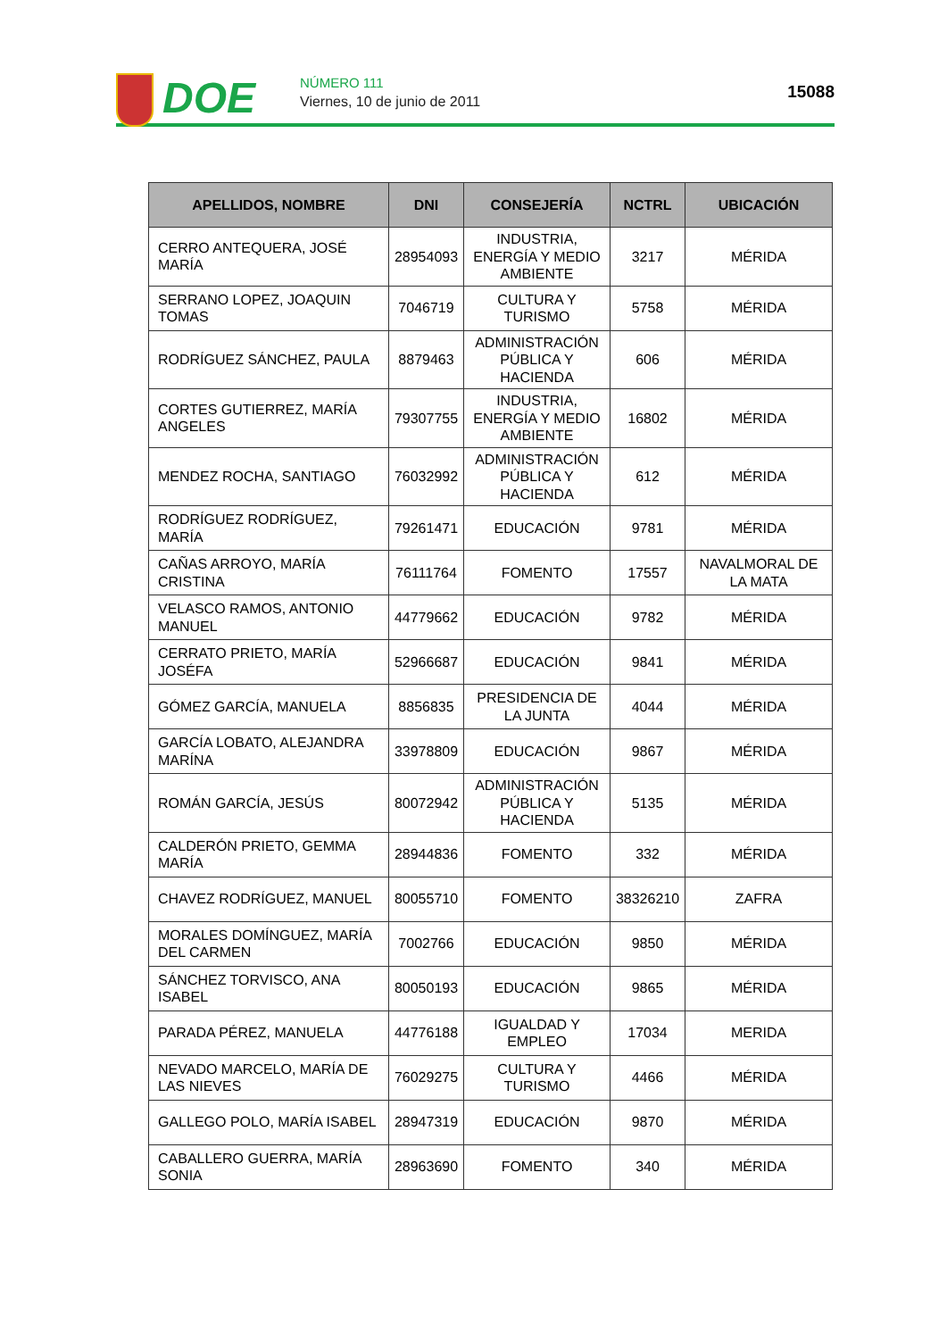DOE
NÚMERO 111
Viernes, 10 de junio de 2011
15088
| APELLIDOS, NOMBRE | DNI | CONSEJERÍA | NCTRL | UBICACIÓN |
| --- | --- | --- | --- | --- |
| CERRO ANTEQUERA, JOSÉ MARÍA | 28954093 | INDUSTRIA, ENERGÍA Y MEDIO AMBIENTE | 3217 | MÉRIDA |
| SERRANO LOPEZ, JOAQUIN TOMAS | 7046719 | CULTURA Y TURISMO | 5758 | MÉRIDA |
| RODRÍGUEZ SÁNCHEZ, PAULA | 8879463 | ADMINISTRACIÓN PÚBLICA Y HACIENDA | 606 | MÉRIDA |
| CORTES GUTIERREZ, MARÍA ANGELES | 79307755 | INDUSTRIA, ENERGÍA Y MEDIO AMBIENTE | 16802 | MÉRIDA |
| MENDEZ ROCHA, SANTIAGO | 76032992 | ADMINISTRACIÓN PÚBLICA Y HACIENDA | 612 | MÉRIDA |
| RODRÍGUEZ RODRÍGUEZ, MARÍA | 79261471 | EDUCACIÓN | 9781 | MÉRIDA |
| CAÑAS ARROYO, MARÍA CRISTINA | 76111764 | FOMENTO | 17557 | NAVALMORAL DE LA MATA |
| VELASCO RAMOS, ANTONIO MANUEL | 44779662 | EDUCACIÓN | 9782 | MÉRIDA |
| CERRATO PRIETO, MARÍA JOSÉFA | 52966687 | EDUCACIÓN | 9841 | MÉRIDA |
| GÓMEZ GARCÍA, MANUELA | 8856835 | PRESIDENCIA DE LA JUNTA | 4044 | MÉRIDA |
| GARCÍA LOBATO, ALEJANDRA MARÍNA | 33978809 | EDUCACIÓN | 9867 | MÉRIDA |
| ROMÁN GARCÍA, JESÚS | 80072942 | ADMINISTRACIÓN PÚBLICA Y HACIENDA | 5135 | MÉRIDA |
| CALDERÓN PRIETO, GEMMA MARÍA | 28944836 | FOMENTO | 332 | MÉRIDA |
| CHAVEZ RODRÍGUEZ, MANUEL | 80055710 | FOMENTO | 38326210 | ZAFRA |
| MORALES DOMÍNGUEZ, MARÍA DEL CARMEN | 7002766 | EDUCACIÓN | 9850 | MÉRIDA |
| SÁNCHEZ TORVISCO, ANA ISABEL | 80050193 | EDUCACIÓN | 9865 | MÉRIDA |
| PARADA PÉREZ, MANUELA | 44776188 | IGUALDAD Y EMPLEO | 17034 | MERIDA |
| NEVADO MARCELO, MARÍA DE LAS NIEVES | 76029275 | CULTURA Y TURISMO | 4466 | MÉRIDA |
| GALLEGO POLO, MARÍA ISABEL | 28947319 | EDUCACIÓN | 9870 | MÉRIDA |
| CABALLERO GUERRA, MARÍA SONIA | 28963690 | FOMENTO | 340 | MÉRIDA |